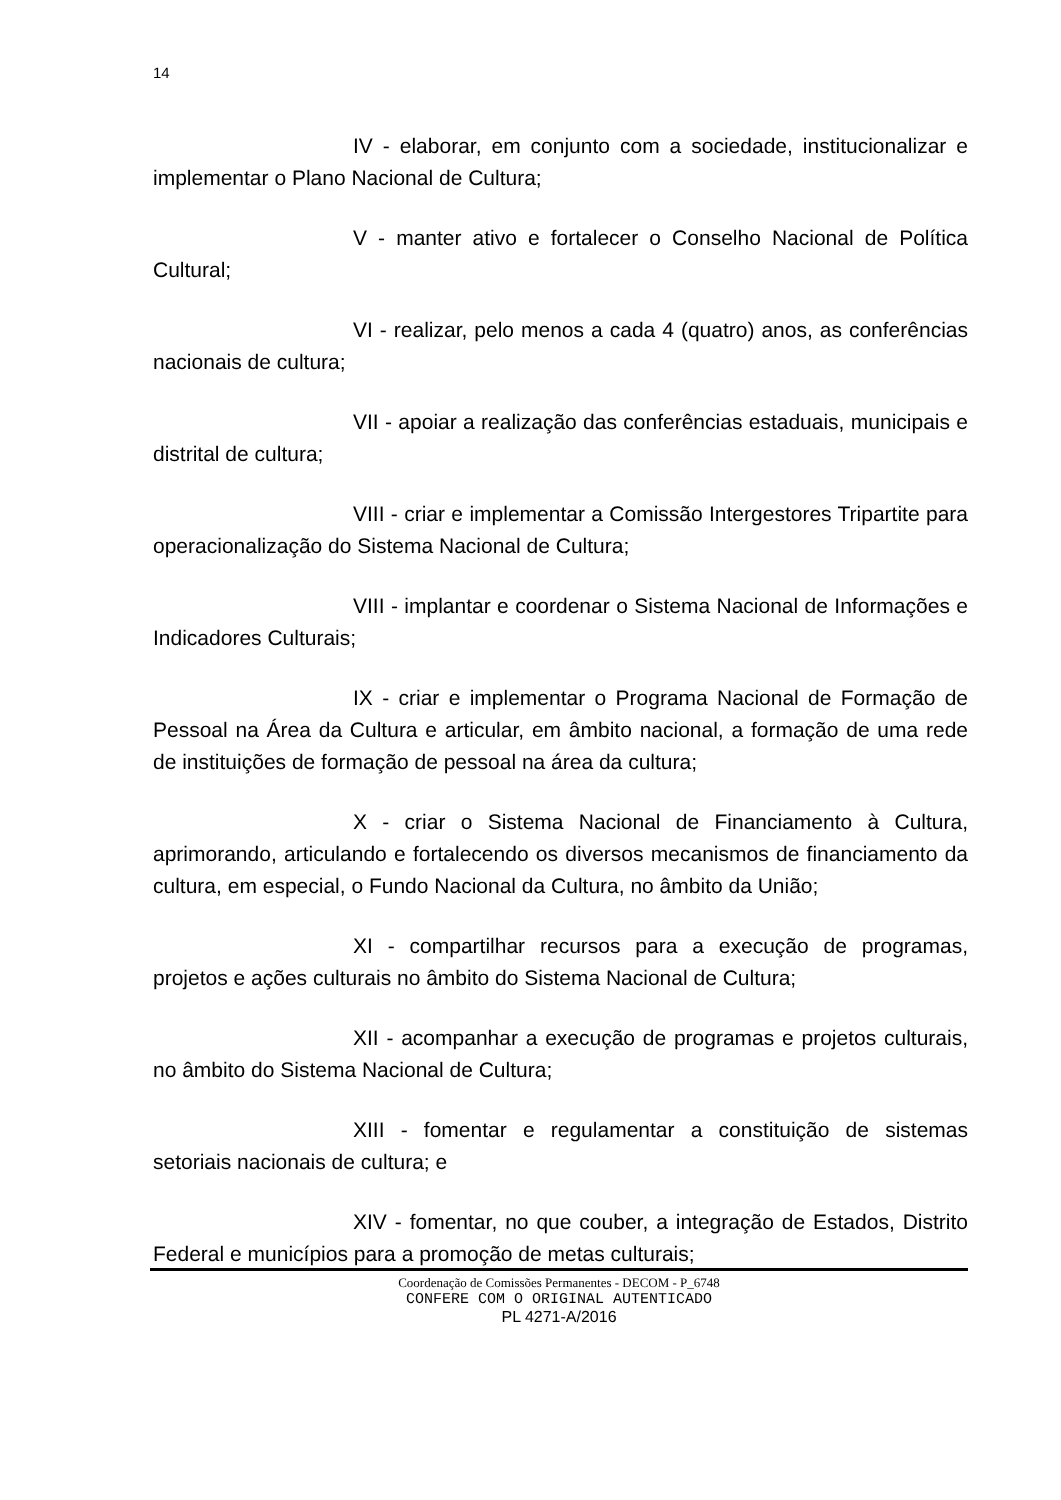14
IV - elaborar, em conjunto com a sociedade, institucionalizar e implementar o Plano Nacional de Cultura;
V - manter ativo e fortalecer o Conselho Nacional de Política Cultural;
VI - realizar, pelo menos a cada 4 (quatro) anos, as conferências nacionais de cultura;
VII - apoiar a realização das conferências estaduais, municipais e distrital de cultura;
VIII - criar e implementar a Comissão Intergestores Tripartite para operacionalização do Sistema Nacional de Cultura;
VIII - implantar e coordenar o Sistema Nacional de Informações e Indicadores Culturais;
IX - criar e implementar o Programa Nacional de Formação de Pessoal na Área da Cultura e articular, em âmbito nacional, a formação de uma rede de instituições de formação de pessoal na área da cultura;
X - criar o Sistema Nacional de Financiamento à Cultura, aprimorando, articulando e fortalecendo os diversos mecanismos de financiamento da cultura, em especial, o Fundo Nacional da Cultura, no âmbito da União;
XI - compartilhar recursos para a execução de programas, projetos e ações culturais no âmbito do Sistema Nacional de Cultura;
XII - acompanhar a execução de programas e projetos culturais, no âmbito do Sistema Nacional de Cultura;
XIII - fomentar e regulamentar a constituição de sistemas setoriais nacionais de cultura; e
XIV - fomentar, no que couber, a integração de Estados, Distrito Federal e municípios para a promoção de metas culturais;
Coordenação de Comissões Permanentes - DECOM - P_6748
CONFERE COM O ORIGINAL AUTENTICADO
PL 4271-A/2016